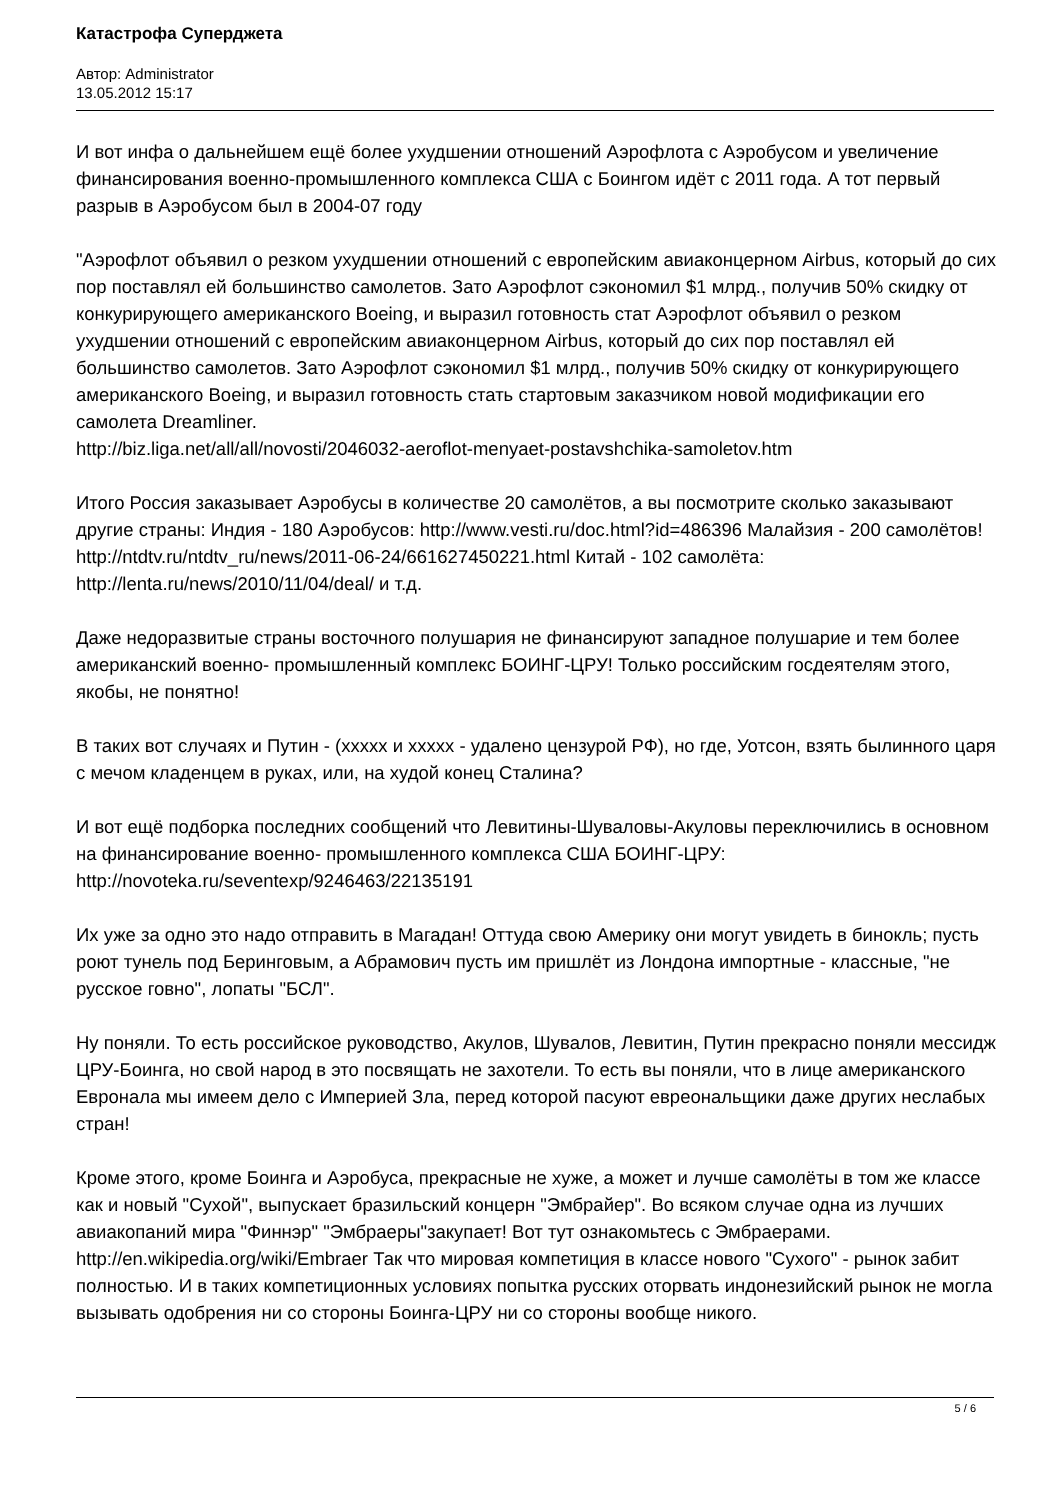Катастрофа Суперджета
Автор: Administrator
13.05.2012 15:17
И вот инфа о дальнейшем ещё более ухудшении отношений Аэрофлота с Аэробусом и увеличение финансирования военно-промышленного комплекса США с Боингом идёт с 2011 года. А тот первый разрыв в Аэробусом был в 2004-07 году
"Аэрофлот объявил о резком ухудшении отношений с европейским авиаконцерном Airbus, который до сих пор поставлял ей большинство самолетов. Зато Аэрофлот сэкономил $1 млрд., получив 50% скидку от конкурирующего американского Boeing, и выразил готовность стат Аэрофлот объявил о резком ухудшении отношений с европейским авиаконцерном Airbus, который до сих пор поставлял ей большинство самолетов. Зато Аэрофлот сэкономил $1 млрд., получив 50% скидку от конкурирующего американского Boeing, и выразил готовность стать стартовым заказчиком новой модификации его самолета Dreamliner.
http://biz.liga.net/all/all/novosti/2046032-aeroflot-menyaet-postavshchika-samoletov.htm
Итого Россия заказывает Аэробусы в количестве 20 самолётов, а вы посмотрите сколько заказывают другие страны: Индия - 180 Аэробусов: http://www.vesti.ru/doc.html?id=486396 Малайзия - 200 самолётов! http://ntdtv.ru/ntdtv_ru/news/2011-06-24/661627450221.html Китай - 102 самолёта: http://lenta.ru/news/2010/11/04/deal/ и т.д.
Даже недоразвитые страны восточного полушария не финансируют западное полушарие и тем более американский военно- промышленный комплекс БОИНГ-ЦРУ! Только российским госдеятелям этого, якобы, не понятно!
В таких вот случаях и Путин - (ххххх и ххххх - удалено цензурой РФ), но где, Уотсон, взять былинного царя с мечом кладенцем в руках, или, на худой конец Сталина?
И вот ещё подборка последних сообщений что Левитины-Шуваловы-Акуловы переключились в основном на финансирование военно- промышленного комплекса США БОИНГ-ЦРУ: http://novoteka.ru/seventexp/9246463/22135191
Их уже за одно это надо отправить в Магадан! Оттуда свою Америку они могут увидеть в бинокль; пусть роют тунель под Беринговым, а Абрамович пусть им пришлёт из Лондона импортные - классные, "не русское говно", лопаты "БСЛ".
Ну поняли. То есть российское руководство, Акулов, Шувалов, Левитин, Путин прекрасно поняли мессидж ЦРУ-Боинга, но свой народ в это посвящать не захотели. То есть вы поняли, что в лице американского Евронала мы имеем дело с Империей Зла, перед которой пасуют евреональщики даже других неслабых стран!
Кроме этого, кроме Боинга и Аэробуса, прекрасные не хуже, а может и лучше самолёты в том же классе как и новый "Сухой", выпускает бразильский концерн "Эмбрайер". Во всяком случае одна из лучших авиакопаний мира "Финнэр" "Эмбраеры"закупает! Вот тут ознакомьтесь с Эмбраерами. http://en.wikipedia.org/wiki/Embraer Так что мировая компетиция в классе нового "Сухого" - рынок забит полностью. И в таких компетиционных условиях попытка русских оторвать индонезийский рынок не могла вызывать одобрения ни со стороны Боинга-ЦРУ ни со стороны вообще никого.
5 / 6